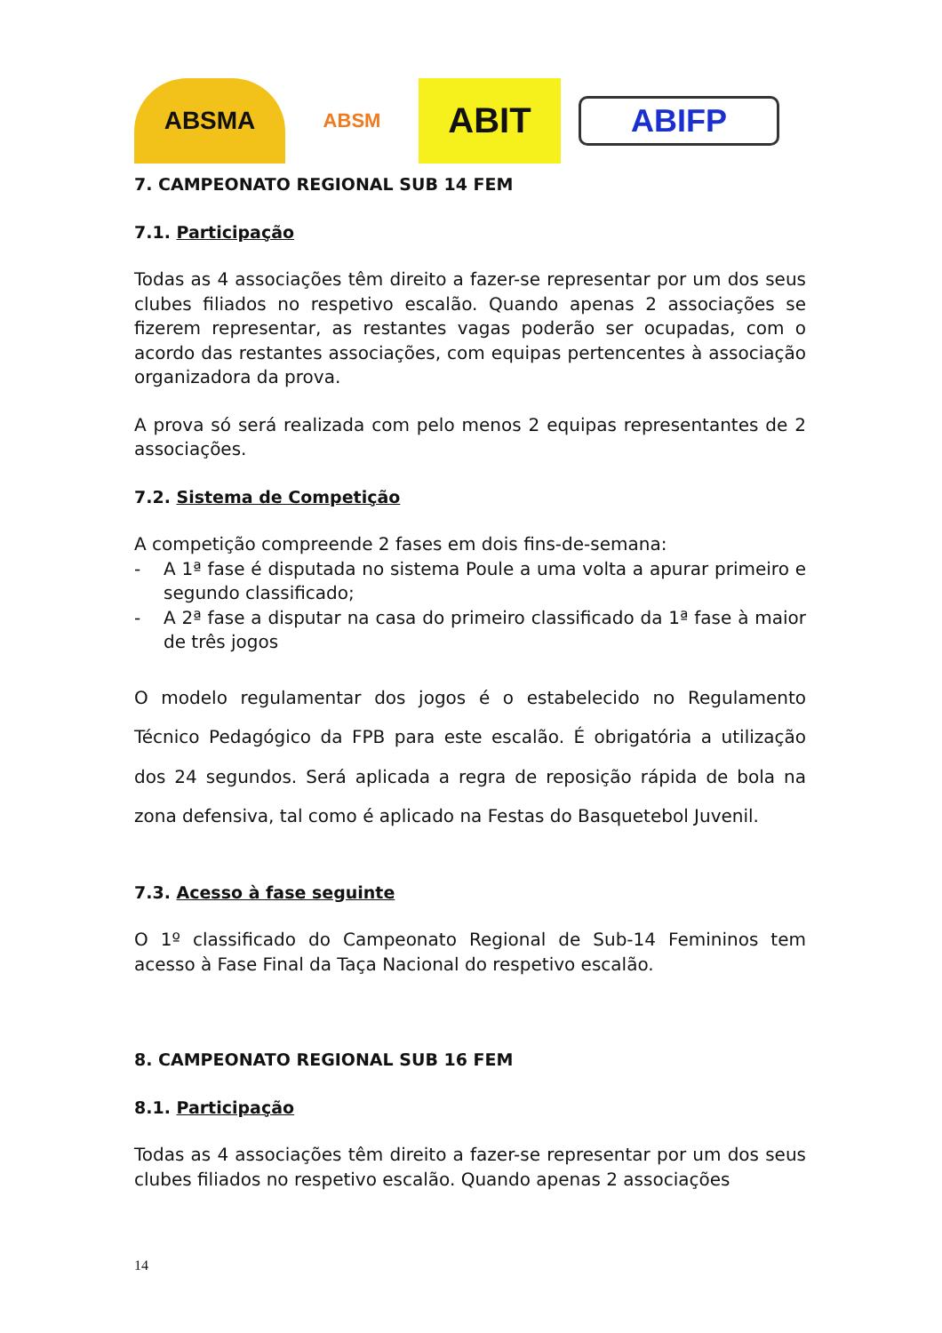ABSMA
ABSM
ABIT
ABIFP
7. CAMPEONATO REGIONAL SUB 14 FEM
7.1. Participação
Todas as 4 associações têm direito a fazer-se representar por um dos seus clubes filiados no respetivo escalão. Quando apenas 2 associações se fizerem representar, as restantes vagas poderão ser ocupadas, com o acordo das restantes associações, com equipas pertencentes à associação organizadora da prova.
A prova só será realizada com pelo menos 2 equipas representantes de 2 associações.
7.2. Sistema de Competição
A competição compreende 2 fases em dois fins-de-semana:
- A 1ª fase é disputada no sistema Poule a uma volta a apurar primeiro e segundo classificado;
- A 2ª fase a disputar na casa do primeiro classificado da 1ª fase à maior de três jogos
O modelo regulamentar dos jogos é o estabelecido no Regulamento Técnico Pedagógico da FPB para este escalão. É obrigatória a utilização dos 24 segundos. Será aplicada a regra de reposição rápida de bola na zona defensiva, tal como é aplicado na Festas do Basquetebol Juvenil.
7.3. Acesso à fase seguinte
O 1º classificado do Campeonato Regional de Sub-14 Femininos tem acesso à Fase Final da Taça Nacional do respetivo escalão.
8. CAMPEONATO REGIONAL SUB 16 FEM
8.1. Participação
Todas as 4 associações têm direito a fazer-se representar por um dos seus clubes filiados no respetivo escalão. Quando apenas 2 associações
14